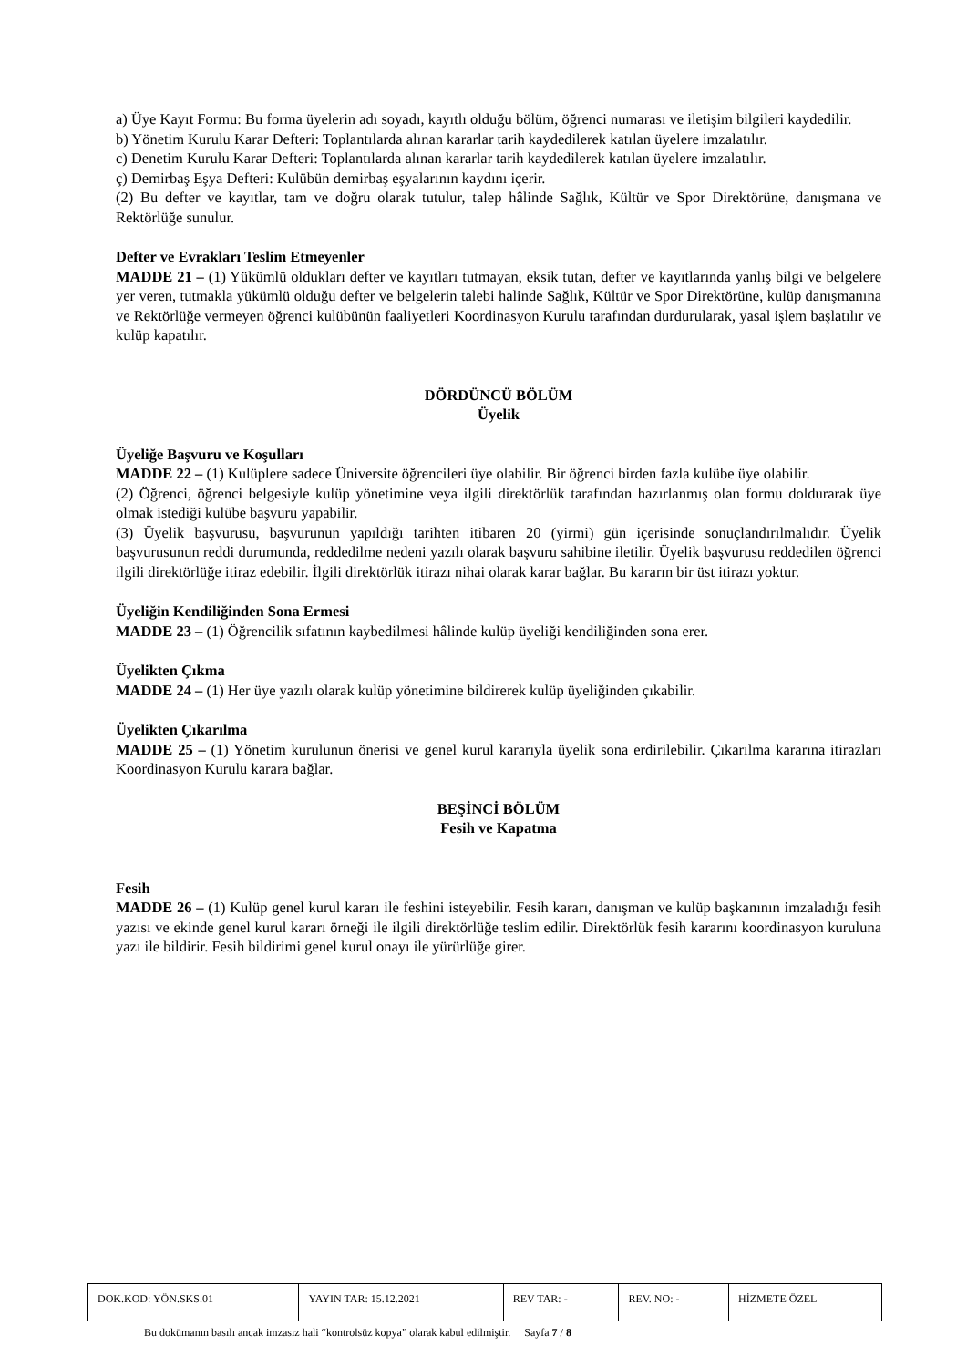a) Üye Kayıt Formu: Bu forma üyelerin adı soyadı, kayıtlı olduğu bölüm, öğrenci numarası ve iletişim bilgileri kaydedilir.
b) Yönetim Kurulu Karar Defteri: Toplantılarda alınan kararlar tarih kaydedilerek katılan üyelere imzalatılır.
c) Denetim Kurulu Karar Defteri: Toplantılarda alınan kararlar tarih kaydedilerek katılan üyelere imzalatılır.
ç) Demirbaş Eşya Defteri: Kulübün demirbaş eşyalarının kaydını içerir.
(2) Bu defter ve kayıtlar, tam ve doğru olarak tutulur, talep hâlinde Sağlık, Kültür ve Spor Direktörüne, danışmana ve Rektörlüğe sunulur.
Defter ve Evrakları Teslim Etmeyenler
MADDE 21 – (1) Yükümlü oldukları defter ve kayıtları tutmayan, eksik tutan, defter ve kayıtlarında yanlış bilgi ve belgelere yer veren, tutmakla yükümlü olduğu defter ve belgelerin talebi halinde Sağlık, Kültür ve Spor Direktörüne, kulüp danışmanına ve Rektörlüğe vermeyen öğrenci kulübünün faaliyetleri Koordinasyon Kurulu tarafından durdurularak, yasal işlem başlatılır ve kulüp kapatılır.
DÖRDÜNCÜ BÖLÜM
Üyelik
Üyeliğe Başvuru ve Koşulları
MADDE 22 – (1) Kulüplere sadece Üniversite öğrencileri üye olabilir. Bir öğrenci birden fazla kulübe üye olabilir.
(2) Öğrenci, öğrenci belgesiyle kulüp yönetimine veya ilgili direktörlük tarafından hazırlanmış olan formu doldurarak üye olmak istediği kulübe başvuru yapabilir.
(3) Üyelik başvurusu, başvurunun yapıldığı tarihten itibaren 20 (yirmi) gün içerisinde sonuçlandırılmalıdır. Üyelik başvurusunun reddi durumunda, reddedilme nedeni yazılı olarak başvuru sahibine iletilir. Üyelik başvurusu reddedilen öğrenci ilgili direktörlüğe itiraz edebilir. İlgili direktörlük itirazı nihai olarak karar bağlar. Bu kararın bir üst itirazı yoktur.
Üyeliğin Kendiliğinden Sona Ermesi
MADDE 23 – (1) Öğrencilik sıfatının kaybedilmesi hâlinde kulüp üyeliği kendiliğinden sona erer.
Üyelikten Çıkma
MADDE 24 – (1) Her üye yazılı olarak kulüp yönetimine bildirerek kulüp üyeliğinden çıkabilir.
Üyelikten Çıkarılma
MADDE 25 – (1) Yönetim kurulunun önerisi ve genel kurul kararıyla üyelik sona erdirilebilir. Çıkarılma kararına itirazları Koordinasyon Kurulu karara bağlar.
BEŞİNCİ BÖLÜM
Fesih ve Kapatma
Fesih
MADDE 26 – (1) Kulüp genel kurul kararı ile feshini isteyebilir. Fesih kararı, danışman ve kulüp başkanının imzaladığı fesih yazısı ve ekinde genel kurul kararı örneği ile ilgili direktörlüğe teslim edilir. Direktörlük fesih kararını koordinasyon kuruluna yazı ile bildirir. Fesih bildirimi genel kurul onayı ile yürürlüğe girer.
| DOK.KOD: YÖN.SKS.01 | YAYIN TAR: 15.12.2021 | REV TAR: - | REV. NO: - | HİZMETE ÖZEL |
Bu dokümanın basılı ancak imzasız hali “kontrolsüz kopya” olarak kabul edilmiştir. Sayfa 7 / 8